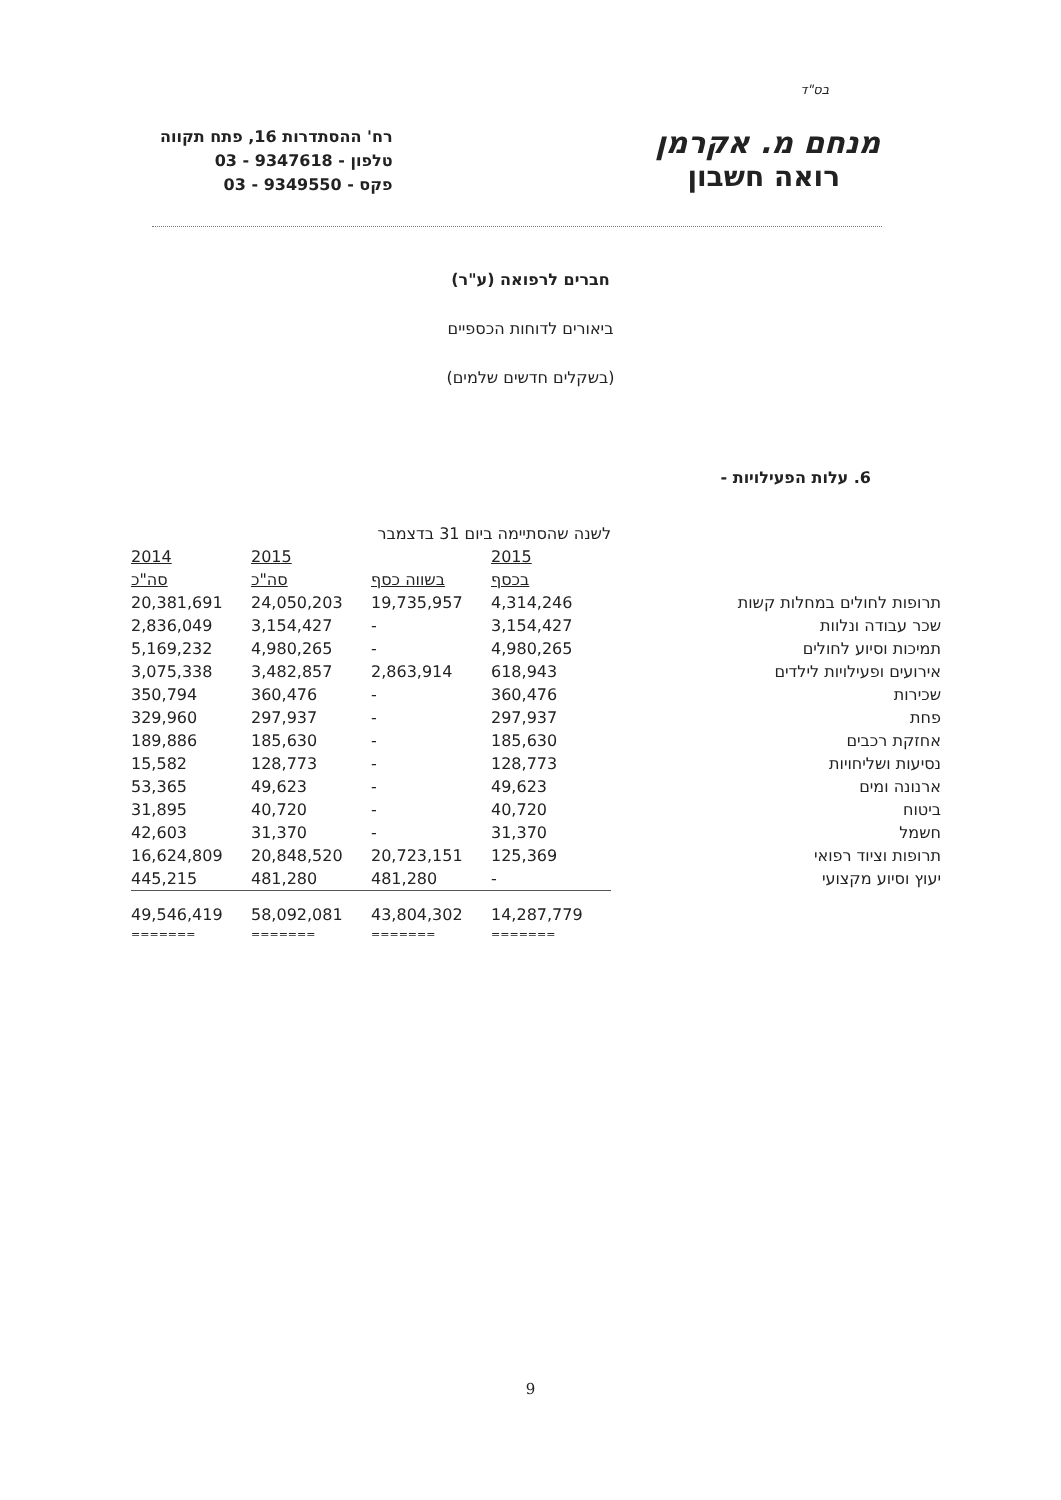בס"ד
מנחם מ. אקרמן
רואה חשבון
רח' ההסתדרות 16, פתח תקווה
טלפון - 9347618 - 03
פקס - 9349550 - 03
חברים לרפואה (ע"ר)
ביאורים לדוחות הכספיים
(בשקלים חדשים שלמים)
6. עלות הפעילויות -
| | לשנה שהסתיימה ביום 31 בדצמבר | | | |
| --- | --- | --- | --- | --- |
| | 2015 | | 2015 | 2014 |
| | בכסף | בשווה כסף | סה"כ | סה"כ |
| תרופות לחולים במחלות קשות | 4,314,246 | 19,735,957 | 24,050,203 | 20,381,691 |
| שכר עבודה ונלוות | 3,154,427 | - | 3,154,427 | 2,836,049 |
| תמיכות וסיוע לחולים | 4,980,265 | - | 4,980,265 | 5,169,232 |
| אירועים ופעילויות לילדים | 618,943 | 2,863,914 | 3,482,857 | 3,075,338 |
| שכירות | 360,476 | - | 360,476 | 350,794 |
| פחת | 297,937 | - | 297,937 | 329,960 |
| אחזקת רכבים | 185,630 | - | 185,630 | 189,886 |
| נסיעות ושליחויות | 128,773 | - | 128,773 | 15,582 |
| ארנונה ומים | 49,623 | - | 49,623 | 53,365 |
| ביטוח | 40,720 | - | 40,720 | 31,895 |
| חשמל | 31,370 | - | 31,370 | 42,603 |
| תרופות וציוד רפואי | 125,369 | 20,723,151 | 20,848,520 | 16,624,809 |
| יעוץ וסיוע מקצועי | - | 481,280 | 481,280 | 445,215 |
| | 14,287,779 | 43,804,302 | 58,092,081 | 49,546,419 |
| | ======= | ======= | ======= | ======= |
9